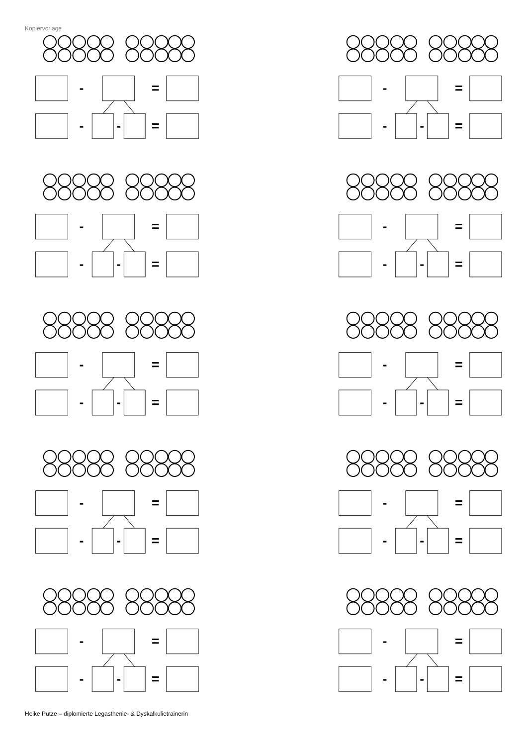Kopiervorlage
-
=
-
-
=
-
=
-
-
=
-
=
-
-
=
-
=
-
-
=
-
=
-
-
=
-
=
-
-
=
-
=
-
-
=
-
=
-
-
=
-
=
-
-
=
-
=
-
-
=
Heike Putze – diplomierte Legasthenie- & Dyskalkulietrainerin